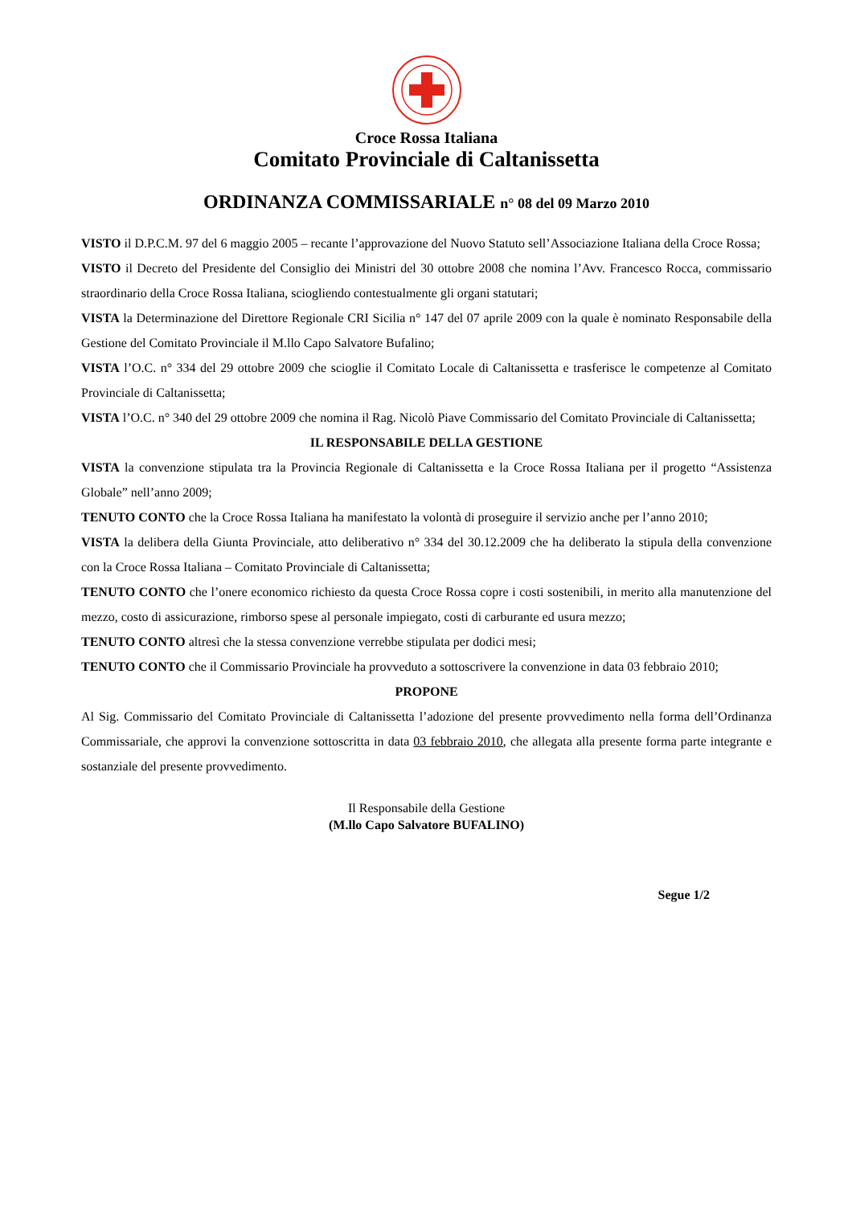Croce Rossa Italiana
Comitato Provinciale di Caltanissetta
ORDINANZA COMMISSARIALE n° 08 del 09 Marzo 2010
VISTO il D.P.C.M. 97 del 6 maggio 2005 – recante l’approvazione del Nuovo Statuto sell’Associazione Italiana della Croce Rossa;
VISTO il Decreto del Presidente del Consiglio dei Ministri del 30 ottobre 2008 che nomina l’Avv. Francesco Rocca, commissario straordinario della Croce Rossa Italiana, sciogliendo contestualmente gli organi statutari;
VISTA la Determinazione del Direttore Regionale CRI Sicilia n° 147 del 07 aprile 2009 con la quale è nominato Responsabile della Gestione del Comitato Provinciale il M.llo Capo Salvatore Bufalino;
VISTA l’O.C. n° 334 del 29 ottobre 2009 che scioglie il Comitato Locale di Caltanissetta e trasferisce le competenze al Comitato Provinciale di Caltanissetta;
VISTA l’O.C. n° 340 del 29 ottobre 2009 che nomina il Rag. Nicolò Piave Commissario del Comitato Provinciale di Caltanissetta;
IL RESPONSABILE DELLA GESTIONE
VISTA la convenzione stipulata tra la Provincia Regionale di Caltanissetta e la Croce Rossa Italiana per il progetto “Assistenza Globale” nell’anno 2009;
TENUTO CONTO che la Croce Rossa Italiana ha manifestato la volontà di proseguire il servizio anche per l’anno 2010;
VISTA la delibera della Giunta Provinciale, atto deliberativo n° 334 del 30.12.2009 che ha deliberato la stipula della convenzione con la Croce Rossa Italiana – Comitato Provinciale di Caltanissetta;
TENUTO CONTO che l’onere economico richiesto da questa Croce Rossa copre i costi sostenibili, in merito alla manutenzione del mezzo, costo di assicurazione, rimborso spese al personale impiegato, costi di carburante ed usura mezzo;
TENUTO CONTO altresì che la stessa convenzione verrebbe stipulata per dodici mesi;
TENUTO CONTO che il Commissario Provinciale ha provveduto a sottoscrivere la convenzione in data 03 febbraio 2010;
PROPONE
Al Sig. Commissario del Comitato Provinciale di Caltanissetta l’adozione del presente provvedimento nella forma dell’Ordinanza Commissariale, che approvi la convenzione sottoscritta in data 03 febbraio 2010, che allegata alla presente forma parte integrante e sostanziale del presente provvedimento.
Il Responsabile della Gestione
(M.llo Capo Salvatore BUFALINO)
Segue 1/2